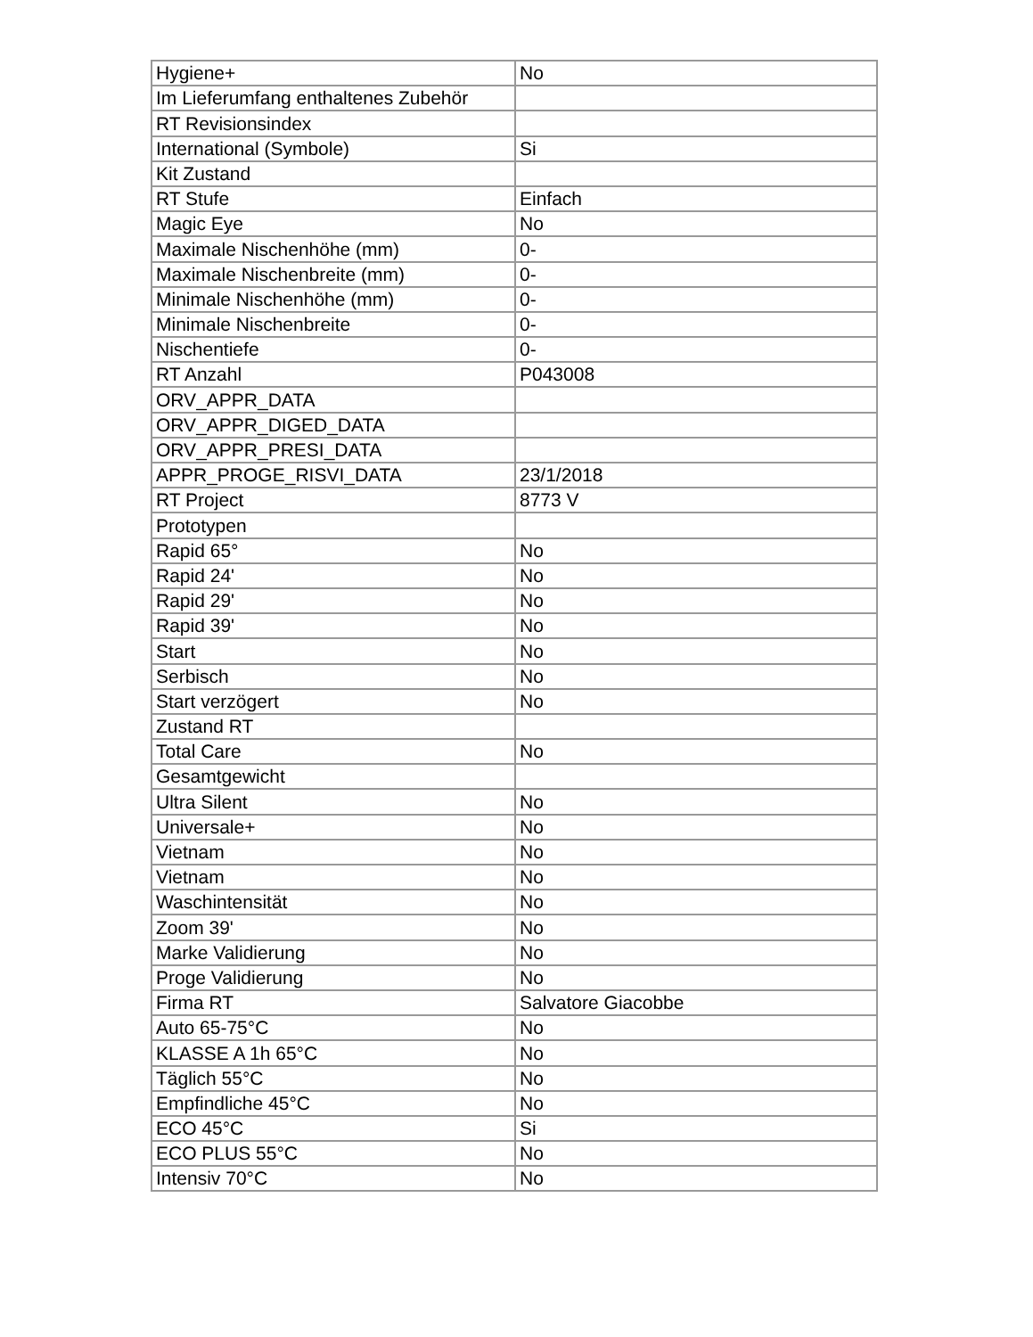| Hygiene+ | No |
| Im Lieferumfang enthaltenes Zubehör | |
| RT Revisionsindex | |
| International (Symbole) | Si |
| Kit Zustand | |
| RT Stufe | Einfach |
| Magic Eye | No |
| Maximale Nischenhöhe (mm) | 0- |
| Maximale Nischenbreite (mm) | 0- |
| Minimale Nischenhöhe (mm) | 0- |
| Minimale Nischenbreite | 0- |
| Nischentiefe | 0- |
| RT Anzahl | P043008 |
| ORV_APPR_DATA | |
| ORV_APPR_DIGED_DATA | |
| ORV_APPR_PRESI_DATA | |
| APPR_PROGE_RISVI_DATA | 23/1/2018 |
| RT Project | 8773 V |
| Prototypen | |
| Rapid 65° | No |
| Rapid 24' | No |
| Rapid 29' | No |
| Rapid 39' | No |
| Start | No |
| Serbisch | No |
| Start verzögert | No |
| Zustand RT | |
| Total Care | No |
| Gesamtgewicht | |
| Ultra Silent | No |
| Universale+ | No |
| Vietnam | No |
| Vietnam | No |
| Waschintensität | No |
| Zoom 39' | No |
| Marke Validierung | No |
| Proge Validierung | No |
| Firma RT | Salvatore Giacobbe |
| Auto 65-75°C | No |
| KLASSE A 1h 65°C | No |
| Täglich 55°C | No |
| Empfindliche 45°C | No |
| ECO 45°C | Si |
| ECO PLUS 55°C | No |
| Intensiv 70°C | No |